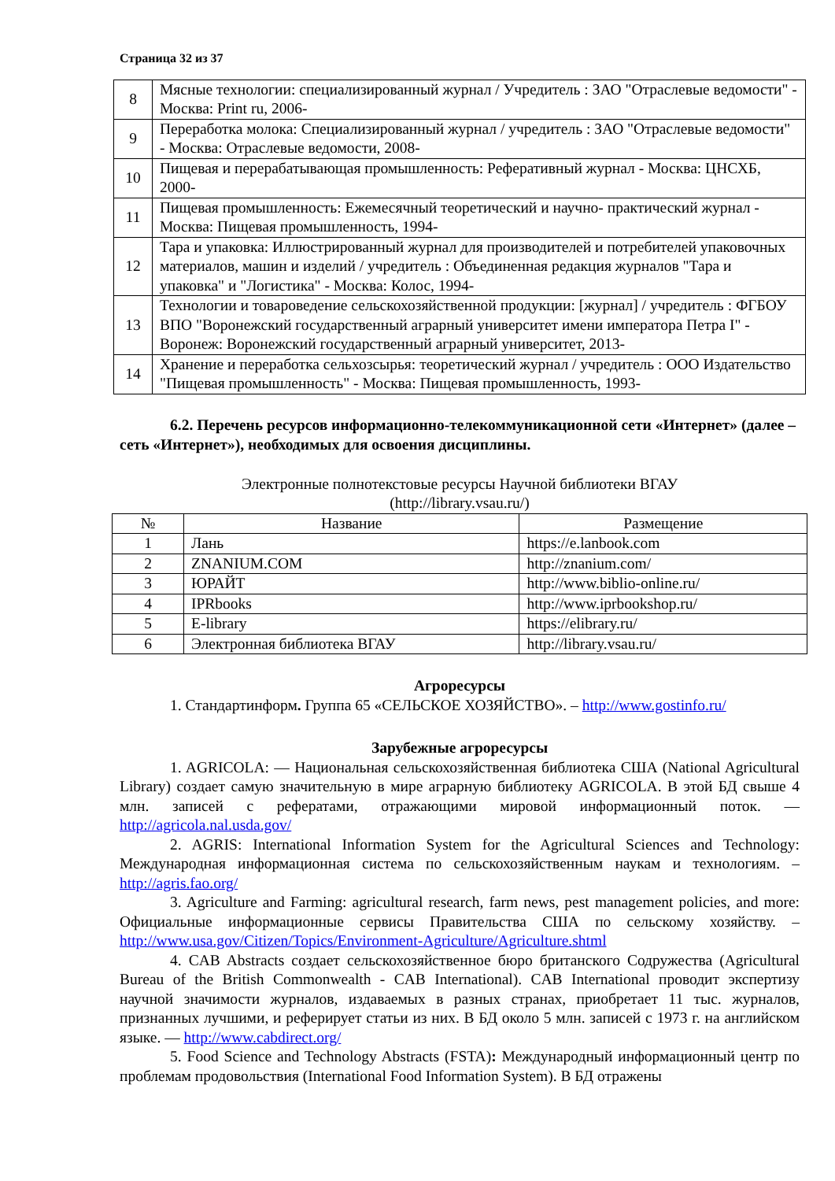Страница 32 из 37
| 8 | Мясные технологии: специализированный журнал / Учредитель : ЗАО "Отраслевые ведомости" - Москва: Print ru, 2006- |
| 9 | Переработка молока: Специализированный журнал / учредитель : ЗАО "Отраслевые ведомости" - Москва: Отраслевые ведомости, 2008- |
| 10 | Пищевая и перерабатывающая промышленность: Реферативный журнал - Москва: ЦНСХБ, 2000- |
| 11 | Пищевая промышленность: Ежемесячный теоретический и научно- практический журнал - Москва: Пищевая промышленность, 1994- |
| 12 | Тара и упаковка: Иллюстрированный журнал для производителей и потребителей упаковочных материалов, машин и изделий / учредитель : Объединенная редакция журналов "Тара и упаковка" и "Логистика" - Москва: Колос, 1994- |
| 13 | Технологии и товароведение сельскохозяйственной продукции: [журнал] / учредитель : ФГБОУ ВПО "Воронежский государственный аграрный университет имени императора Петра I" - Воронеж: Воронежский государственный аграрный университет, 2013- |
| 14 | Хранение и переработка сельхозсырья: теоретический журнал / учредитель : ООО Издательство "Пищевая промышленность" - Москва: Пищевая промышленность, 1993- |
6.2. Перечень ресурсов информационно-телекоммуникационной сети «Интернет» (далее – сеть «Интернет»), необходимых для освоения дисциплины.
Электронные полнотекстовые ресурсы Научной библиотеки ВГАУ
(http://library.vsau.ru/)
| № | Название | Размещение |
| --- | --- | --- |
| 1 | Лань | https://e.lanbook.com |
| 2 | ZNANIUM.COM | http://znanium.com/ |
| 3 | ЮРАЙТ | http://www.biblio-online.ru/ |
| 4 | IPRbooks | http://www.iprbookshop.ru/ |
| 5 | E-library | https://elibrary.ru/ |
| 6 | Электронная библиотека ВГАУ | http://library.vsau.ru/ |
Агроресурсы
1. Стандартинформ. Группа 65 «СЕЛЬСКОЕ ХОЗЯЙСТВО». – http://www.gostinfo.ru/
Зарубежные агроресурсы
1. AGRICOLA: — Национальная сельскохозяйственная библиотека США (National Agricultural Library) создает самую значительную в мире аграрную библиотеку AGRICOLA. В этой БД свыше 4 млн. записей с рефератами, отражающими мировой информационный поток. — http://agricola.nal.usda.gov/
2. AGRIS: International Information System for the Agricultural Sciences and Technology: Международная информационная система по сельскохозяйственным наукам и технологиям. – http://agris.fao.org/
3. Agriculture and Farming: agricultural research, farm news, pest management policies, and more: Официальные информационные сервисы Правительства США по сельскому хозяйству. – http://www.usa.gov/Citizen/Topics/Environment-Agriculture/Agriculture.shtml
4. CAB Abstracts создает сельскохозяйственное бюро британского Содружества (Agricultural Bureau of the British Commonwealth - CAB International). CAB International проводит экспертизу научной значимости журналов, издаваемых в разных странах, приобретает 11 тыс. журналов, признанных лучшими, и реферирует статьи из них. В БД около 5 млн. записей с 1973 г. на английском языке. — http://www.cabdirect.org/
5. Food Science and Technology Abstracts (FSTA): Международный информационный центр по проблемам продовольствия (International Food Information System). В БД отражены